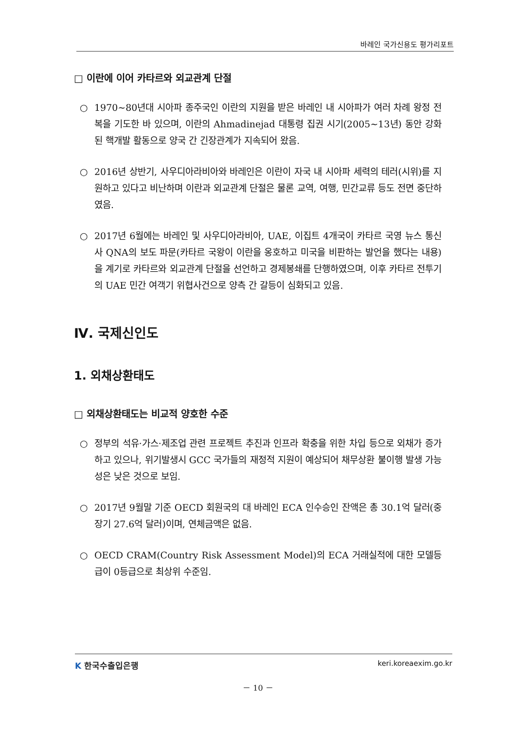바레인 국가신용도 평가리포트
□ 이란에 이어 카타르와 외교관계 단절
○ 1970∼80년대 시아파 종주국인 이란의 지원을 받은 바레인 내 시아파가 여러 차례 왕정 전복을 기도한 바 있으며, 이란의 Ahmadinejad 대통령 집권 시기(2005~13년) 동안 강화된 핵개발 활동으로 양국 간 긴장관계가 지속되어 왔음.
○ 2016년 상반기, 사우디아라비아와 바레인은 이란이 자국 내 시아파 세력의 테러(시위)를 지원하고 있다고 비난하며 이란과 외교관계 단절은 물론 교역, 여행, 민간교류 등도 전면 중단하였음.
○ 2017년 6월에는 바레인 및 사우디아라비아, UAE, 이집트 4개국이 카타르 국영 뉴스 통신사 QNA의 보도 파문(카타르 국왕이 이란을 옹호하고 미국을 비판하는 발언을 했다는 내용)을 계기로 카타르와 외교관계 단절을 선언하고 경제봉쇄를 단행하였으며, 이후 카타르 전투기의 UAE 민간 여객기 위협사건으로 양측 간 갈등이 심화되고 있음.
Ⅳ. 국제신인도
1. 외채상환태도
□ 외채상환태도는 비교적 양호한 수준
○ 정부의 석유·가스·제조업 관련 프로젝트 추진과 인프라 확충을 위한 차입 등으로 외채가 증가하고 있으나, 위기발생시 GCC 국가들의 재정적 지원이 예상되어 채무상환 불이행 발생 가능성은 낮은 것으로 보임.
○ 2017년 9월말 기준 OECD 회원국의 대 바레인 ECA 인수승인 잔액은 총 30.1억 달러(중장기 27.6억 달러)이며, 연체금액은 없음.
○ OECD CRAM(Country Risk Assessment Model)의 ECA 거래실적에 대한 모델등급이 0등급으로 최상위 수준임.
K 한국수출입은행 keri.koreaexim.go.kr
－ 10 －